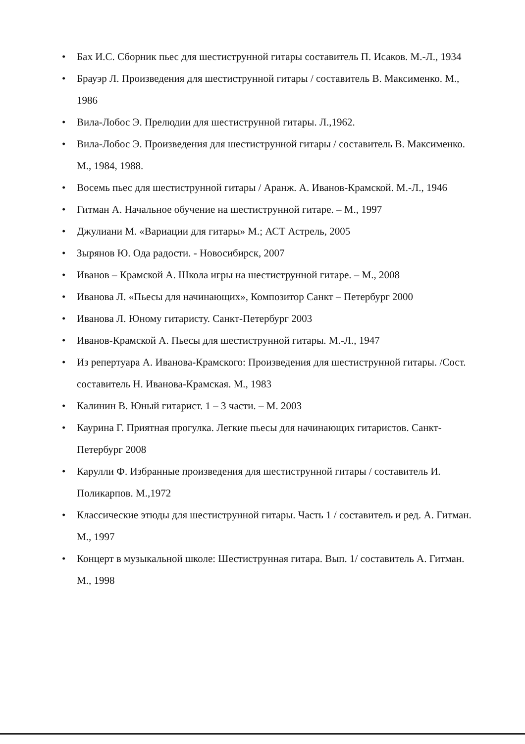• Бах И.С. Сборник пьес для шестиструнной гитары составитель П. Исаков. М.-Л., 1934
• Брауэр Л. Произведения для шестиструнной гитары / составитель В. Максименко. М., 1986
• Вила-Лобос Э. Прелюдии для шестиструнной гитары. Л.,1962.
• Вила-Лобос Э. Произведения для шестиструнной гитары / составитель В. Максименко. М., 1984, 1988.
• Восемь пьес для шестиструнной гитары / Аранж. А. Иванов-Крамской. М.-Л., 1946
• Гитман А. Начальное обучение на шестиструнной гитаре. – М., 1997
• Джулиани М. «Вариации для гитары» М.; АСТ Астрель, 2005
• Зырянов Ю. Ода радости. - Новосибирск, 2007
• Иванов – Крамской А. Школа игры на шестиструнной гитаре. – М., 2008
• Иванова Л. «Пьесы для начинающих», Композитор Санкт – Петербург 2000
• Иванова Л. Юному гитаристу. Санкт-Петербург 2003
• Иванов-Крамской А. Пьесы для шестиструнной гитары. М.-Л., 1947
• Из репертуара А. Иванова-Крамского: Произведения для шестиструнной гитары. /Сост. составитель Н. Иванова-Крамская. М., 1983
• Калинин В. Юный гитарист. 1 – 3 части. – М. 2003
• Каурина Г. Приятная прогулка. Легкие пьесы для начинающих гитаристов. Санкт- Петербург 2008
• Карулли Ф. Избранные произведения для шестиструнной гитары / составитель И. Поликарпов. М.,1972
• Классические этюды для шестиструнной гитары. Часть 1 / составитель и ред. А. Гитман. М., 1997
• Концерт в музыкальной школе: Шестиструнная гитара. Вып. 1/ составитель А. Гитман. М., 1998